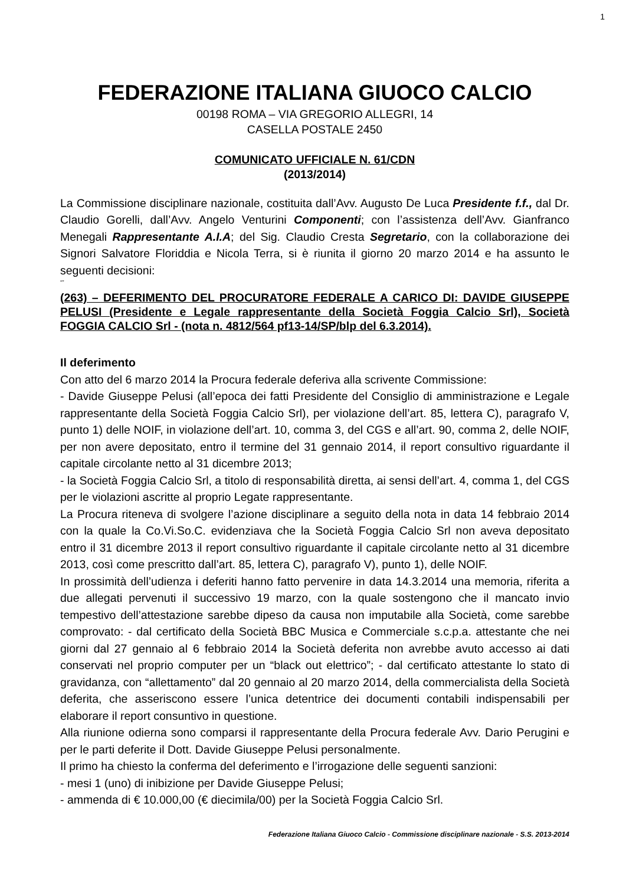1
FEDERAZIONE ITALIANA GIUOCO CALCIO
00198 ROMA – VIA GREGORIO ALLEGRI, 14
CASELLA POSTALE 2450
COMUNICATO UFFICIALE N. 61/CDN
(2013/2014)
La Commissione disciplinare nazionale, costituita dall’Avv. Augusto De Luca Presidente f.f., dal Dr. Claudio Gorelli, dall’Avv. Angelo Venturini Componenti; con l’assistenza dell’Avv. Gianfranco Menegali Rappresentante A.I.A; del Sig. Claudio Cresta Segretario, con la collaborazione dei Signori Salvatore Floriddia e Nicola Terra, si è riunita il giorno 20 marzo 2014 e ha assunto le seguenti decisioni:
“”
(263) – DEFERIMENTO DEL PROCURATORE FEDERALE A CARICO DI: DAVIDE GIUSEPPE PELUSI (Presidente e Legale rappresentante della Società Foggia Calcio Srl), Società FOGGIA CALCIO Srl - (nota n. 4812/564 pf13-14/SP/blp del 6.3.2014).
Il deferimento
Con atto del 6 marzo 2014 la Procura federale deferiva alla scrivente Commissione:
- Davide Giuseppe Pelusi (all’epoca dei fatti Presidente del Consiglio di amministrazione e Legale rappresentante della Società Foggia Calcio Srl), per violazione dell’art. 85, lettera C), paragrafo V, punto 1) delle NOIF, in violazione dell’art. 10, comma 3, del CGS e all’art. 90, comma 2, delle NOIF, per non avere depositato, entro il termine del 31 gennaio 2014, il report consultivo riguardante il capitale circolante netto al 31 dicembre 2013;
- la Società Foggia Calcio Srl, a titolo di responsabilità diretta, ai sensi dell’art. 4, comma 1, del CGS per le violazioni ascritte al proprio Legate rappresentante.
La Procura riteneva di svolgere l’azione disciplinare a seguito della nota in data 14 febbraio 2014 con la quale la Co.Vi.So.C. evidenziava che la Società Foggia Calcio Srl non aveva depositato entro il 31 dicembre 2013 il report consultivo riguardante il capitale circolante netto al 31 dicembre 2013, così come prescritto dall’art. 85, lettera C), paragrafo V), punto 1), delle NOIF.
In prossimità dell’udienza i deferiti hanno fatto pervenire in data 14.3.2014 una memoria, riferita a due allegati pervenuti il successivo 19 marzo, con la quale sostengono che il mancato invio tempestivo dell’attestazione sarebbe dipeso da causa non imputabile alla Società, come sarebbe comprovato: - dal certificato della Società BBC Musica e Commerciale s.c.p.a. attestante che nei giorni dal 27 gennaio al 6 febbraio 2014 la Società deferita non avrebbe avuto accesso ai dati conservati nel proprio computer per un “black out elettrico”; - dal certificato attestante lo stato di gravidanza, con “allettamento” dal 20 gennaio al 20 marzo 2014, della commercialista della Società deferita, che asseriscono essere l’unica detentrice dei documenti contabili indispensabili per elaborare il report consuntivo in questione.
Alla riunione odierna sono comparsi il rappresentante della Procura federale Avv. Dario Perugini e per le parti deferite il Dott. Davide Giuseppe Pelusi personalmente.
Il primo ha chiesto la conferma del deferimento e l’irrogazione delle seguenti sanzioni:
- mesi 1 (uno) di inibizione per Davide Giuseppe Pelusi;
- ammenda di € 10.000,00 (€ diecimila/00) per la Società Foggia Calcio Srl.
Federazione Italiana Giuoco Calcio - Commissione disciplinare nazionale - S.S. 2013-2014